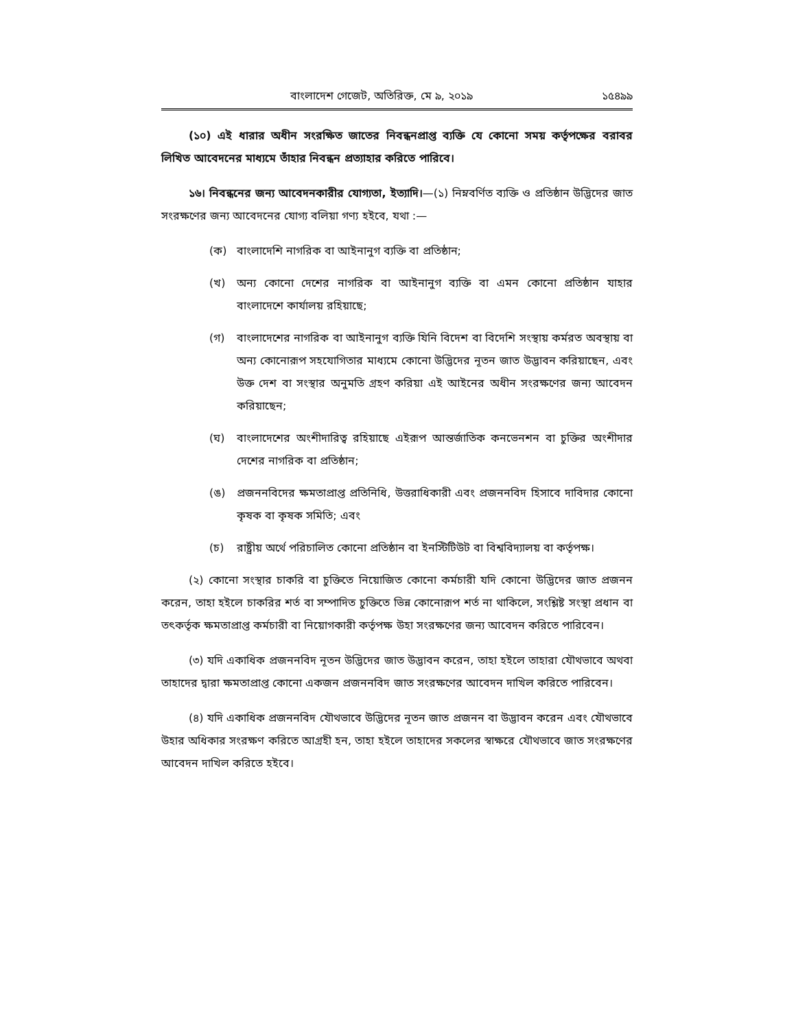বাংলাদেশ গেজেট, অতিরিক্ত, মে ৯, ২০১৯ ১৫৪৯৯
(১০) এই ধারার অধীন সংরক্ষিত জাতের নিবন্ধনপ্রাপ্ত ব্যক্তি যে কোনো সময় কর্তৃপক্ষের বরাবর লিখিত আবেদনের মাধ্যমে তাঁহার নিবন্ধন প্রত্যাহার করিতে পারিবে।
১৬। নিবন্ধনের জন্য আবেদনকারীর যোগ্যতা, ইত্যাদি।—(১) নিম্নবর্ণিত ব্যক্তি ও প্রতিষ্ঠান উদ্ভিদের জাত সংরক্ষণের জন্য আবেদনের যোগ্য বলিয়া গণ্য হইবে, যথা :—
(ক) বাংলাদেশি নাগরিক বা আইনানুগ ব্যক্তি বা প্রতিষ্ঠান;
(খ) অন্য কোনো দেশের নাগরিক বা আইনানুগ ব্যক্তি বা এমন কোনো প্রতিষ্ঠান যাহার বাংলাদেশে কার্যালয় রহিয়াছে;
(গ) বাংলাদেশের নাগরিক বা আইনানুগ ব্যক্তি যিনি বিদেশ বা বিদেশি সংস্থায় কর্মরত অবস্থায় বা অন্য কোনোরূপ সহযোগিতার মাধ্যমে কোনো উদ্ভিদের নূতন জাত উদ্ভাবন করিয়াছেন, এবং উক্ত দেশ বা সংস্থার অনুমতি গ্রহণ করিয়া এই আইনের অধীন সংরক্ষণের জন্য আবেদন করিয়াছেন;
(ঘ) বাংলাদেশের অংশীদারিত্ব রহিয়াছে এইরূপ আন্তর্জাতিক কনভেনশন বা চুক্তির অংশীদার দেশের নাগরিক বা প্রতিষ্ঠান;
(ঙ) প্রজননবিদের ক্ষমতাপ্রাপ্ত প্রতিনিধি, উত্তরাধিকারী এবং প্রজননবিদ হিসাবে দাবিদার কোনো কৃষক বা কৃষক সমিতি; এবং
(চ) রাষ্ট্রীয় অর্থে পরিচালিত কোনো প্রতিষ্ঠান বা ইনস্টিটিউট বা বিশ্ববিদ্যালয় বা কর্তৃপক্ষ।
(২) কোনো সংস্থার চাকরি বা চুক্তিতে নিয়োজিত কোনো কর্মচারী যদি কোনো উদ্ভিদের জাত প্রজনন করেন, তাহা হইলে চাকরির শর্ত বা সম্পাদিত চুক্তিতে ভিন্ন কোনোরূপ শর্ত না থাকিলে, সংশ্লিষ্ট সংস্থা প্রধান বা তৎকর্তৃক ক্ষমতাপ্রাপ্ত কর্মচারী বা নিয়োগকারী কর্তৃপক্ষ উহা সংরক্ষণের জন্য আবেদন করিতে পারিবেন।
(৩) যদি একাধিক প্রজননবিদ নূতন উদ্ভিদের জাত উদ্ভাবন করেন, তাহা হইলে তাহারা যৌথভাবে অথবা তাহাদের দ্বারা ক্ষমতাপ্রাপ্ত কোনো একজন প্রজননবিদ জাত সংরক্ষণের আবেদন দাখিল করিতে পারিবেন।
(৪) যদি একাধিক প্রজননবিদ যৌথভাবে উদ্ভিদের নূতন জাত প্রজনন বা উদ্ভাবন করেন এবং যৌথভাবে উহার অধিকার সংরক্ষণ করিতে আগ্রহী হন, তাহা হইলে তাহাদের সকলের স্বাক্ষরে যৌথভাবে জাত সংরক্ষণের আবেদন দাখিল করিতে হইবে।